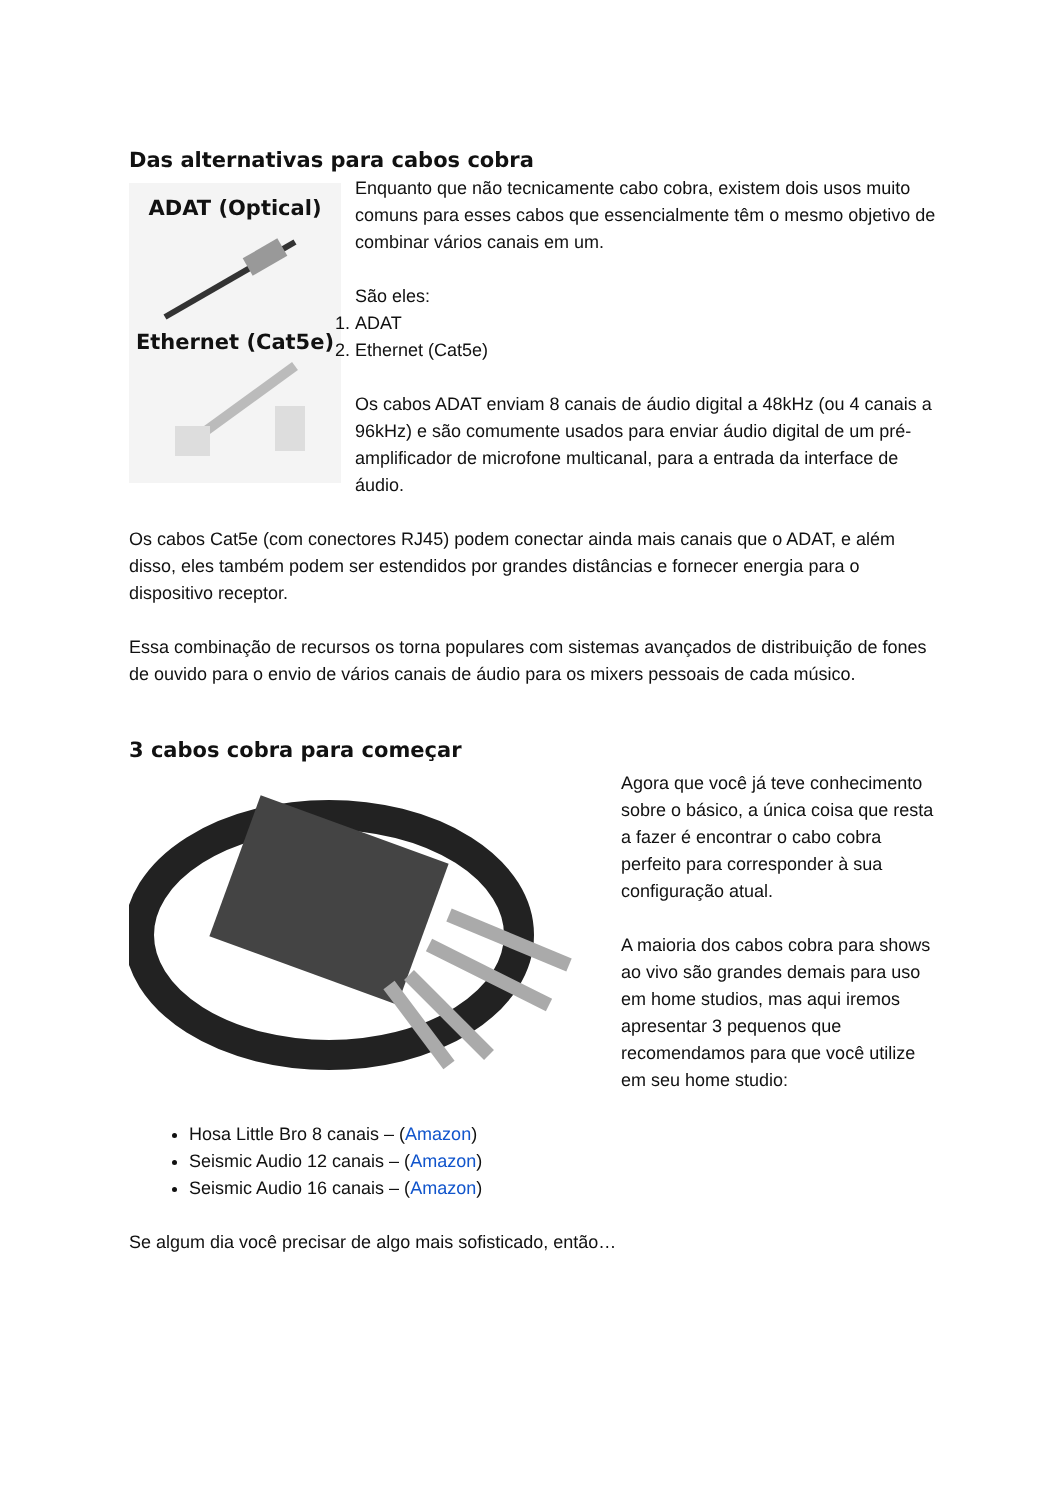Das alternativas para cabos cobra
ADAT (Optical)
Ethernet (Cat5e)
Enquanto que não tecnicamente cabo cobra, existem dois usos muito comuns para esses cabos que essencialmente têm o mesmo objetivo de combinar vários canais em um.
São eles:
1. ADAT
2. Ethernet (Cat5e)
Os cabos ADAT enviam 8 canais de áudio digital a 48kHz (ou 4 canais a 96kHz) e são comumente usados para enviar áudio digital de um pré-amplificador de microfone multicanal, para a entrada da interface de áudio.
Os cabos Cat5e (com conectores RJ45) podem conectar ainda mais canais que o ADAT, e além disso, eles também podem ser estendidos por grandes distâncias e fornecer energia para o dispositivo receptor.
Essa combinação de recursos os torna populares com sistemas avançados de distribuição de fones de ouvido para o envio de vários canais de áudio para os mixers pessoais de cada músico.
3 cabos cobra para começar
Agora que você já teve conhecimento sobre o básico, a única coisa que resta a fazer é encontrar o cabo cobra perfeito para corresponder à sua configuração atual.
A maioria dos cabos cobra para shows ao vivo são grandes demais para uso em home studios, mas aqui iremos apresentar 3 pequenos que recomendamos para que você utilize em seu home studio:
Hosa Little Bro 8 canais – (Amazon)
Seismic Audio 12 canais – (Amazon)
Seismic Audio 16 canais – (Amazon)
Se algum dia você precisar de algo mais sofisticado, então…